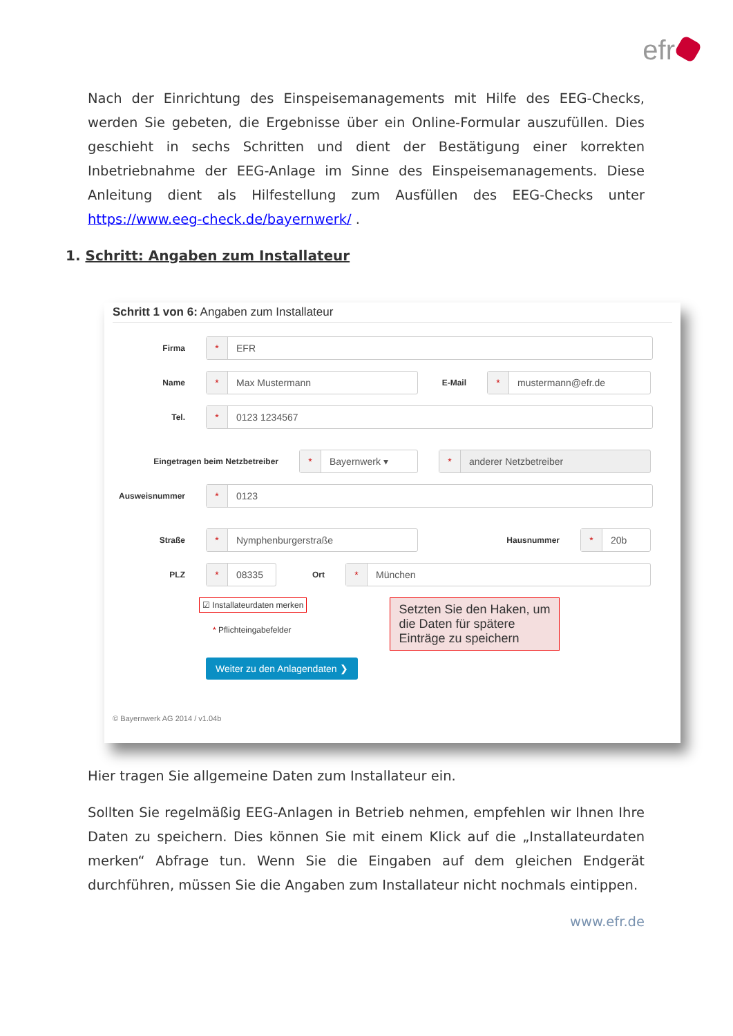efr
Nach der Einrichtung des Einspeisemanagements mit Hilfe des EEG-Checks, werden Sie gebeten, die Ergebnisse über ein Online-Formular auszufüllen. Dies geschieht in sechs Schritten und dient der Bestätigung einer korrekten Inbetriebnahme der EEG-Anlage im Sinne des Einspeisemanagements. Diese Anleitung dient als Hilfestellung zum Ausfüllen des EEG-Checks unter https://www.eeg-check.de/bayernwerk/ .
1. Schritt: Angaben zum Installateur
Schritt 1 von 6: Angaben zum Installateur
Firma
* EFR
Name
* Max Mustermann
E-Mail
* mustermann@efr.de
Tel.
* 0123 1234567
Eingetragen beim Netzbetreiber
* Bayernwerk ▾
* anderer Netzbetreiber
Ausweisnummer
* 0123
Straße
* Nymphenburgerstraße
Hausnummer
* 20b
PLZ
* 08335
Ort
* München
☑ Installateurdaten merken
* Pflichteingabefelder
Setzten Sie den Haken, um die Daten für spätere Einträge zu speichern
Weiter zu den Anlagendaten ❯
© Bayernwerk AG 2014 / v1.04b
Hier tragen Sie allgemeine Daten zum Installateur ein.
Sollten Sie regelmäßig EEG-Anlagen in Betrieb nehmen, empfehlen wir Ihnen Ihre Daten zu speichern. Dies können Sie mit einem Klick auf die „Installateurdaten merken“ Abfrage tun. Wenn Sie die Eingaben auf dem gleichen Endgerät durchführen, müssen Sie die Angaben zum Installateur nicht nochmals eintippen.
www.efr.de